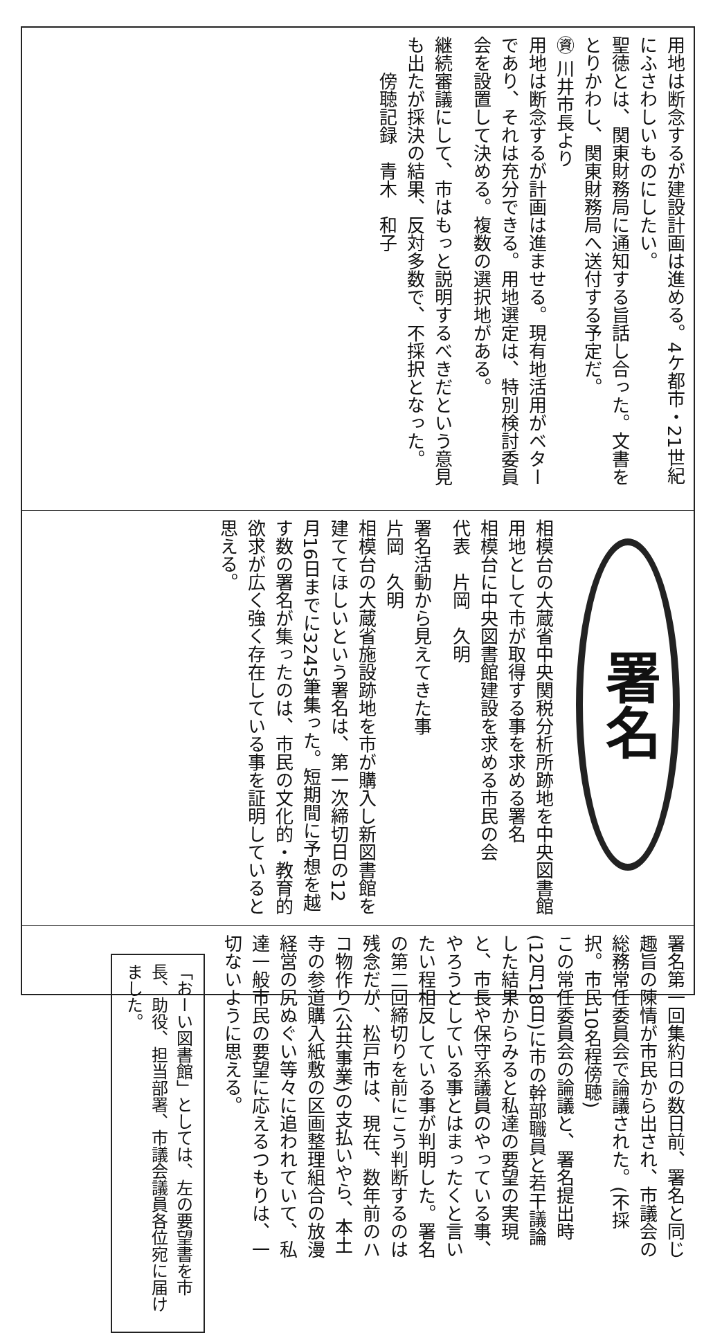用地は断念するが建設計画は進める。4ケ都市・21世紀にふさわしいものにしたい。
聖徳とは、関東財務局に通知する旨話し合った。文書をとりかわし、関東財務局へ送付する予定だ。
㊮ 川井市長より
用地は断念するが計画は進ませる。現有地活用がベターであり、それは充分できる。用地選定は、特別検討委員会を設置して決める。複数の選択地がある。
継続審議にして、市はもっと説明するべきだという意見も出たが採決の結果、反対多数で、不採択となった。
　　傍聴記録　青木　和子
署名
相模台の大蔵省中央関税分析所跡地を中央図書館用地として市が取得する事を求める署名
相模台に中央図書館建設を求める市民の会
代表　片岡　久明
署名活動から見えてきた事
片岡　久明
相模台の大蔵省施設跡地を市が購入し新図書館を建ててほしいという署名は、第一次締切日の12月16日までに3245筆集った。短期間に予想を越す数の署名が集ったのは、市民の文化的・教育的欲求が広く強く存在している事を証明していると思える。
署名第一回集約日の数日前、署名と同じ趣旨の陳情が市民から出され、市議会の総務常任委員会で論議された。(不採択。市民10名程傍聴)
この常任委員会の論議と、署名提出時(12月18日)に市の幹部職員と若干議論した結果からみると私達の要望の実現と、市長や保守系議員のやっている事、やろうとしている事とはまったくと言いたい程相反している事が判明した。署名の第二回締切りを前にこう判断するのは残念だが、松戸市は、現在、数年前のハコ物作り(公共事業)の支払いやら、本土寺の参道購入紙敷の区画整理組合の放漫経営の尻ぬぐい等々に追われていて、私達一般市民の要望に応えるつもりは、一切ないように思える。
「おーい図書館」としては、左の要望書を市長、助役、担当部署、市議会議員各位宛に届けました。